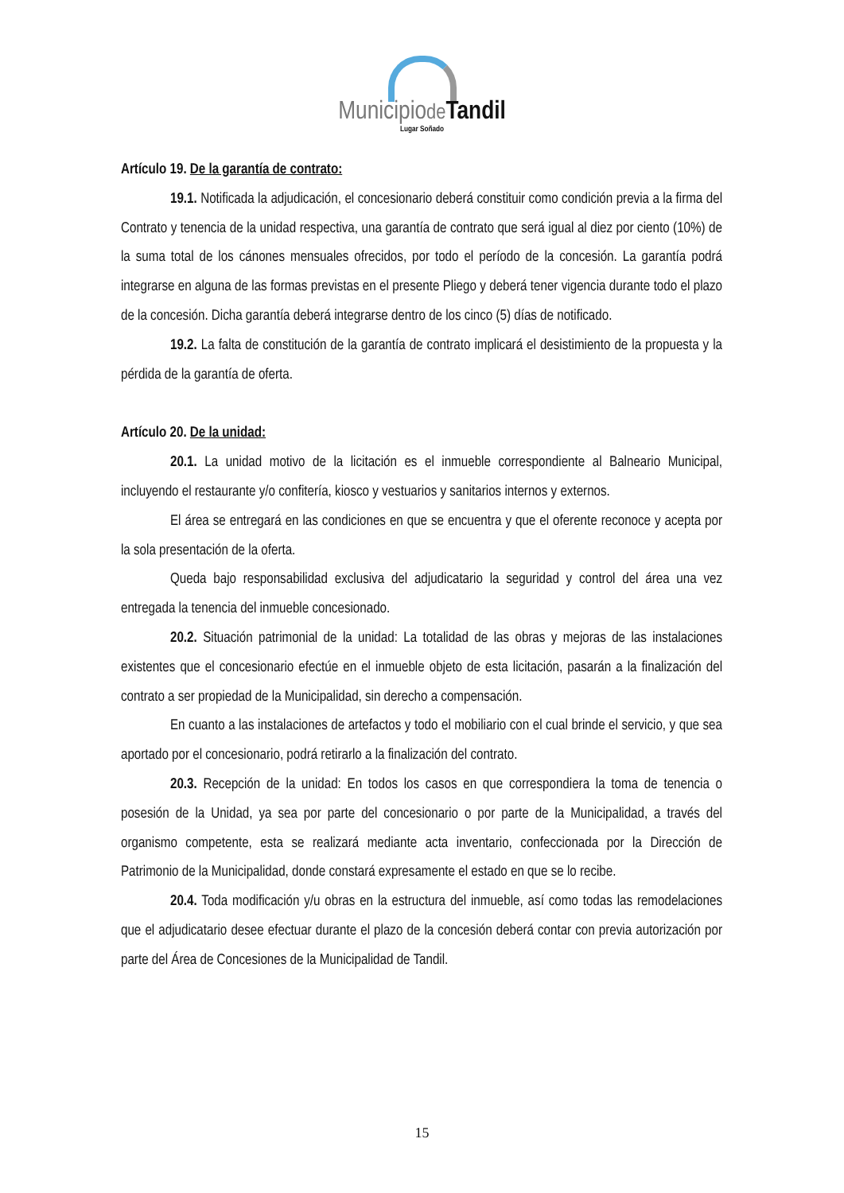Municipiode Tandil
Lugar Soñado
Artículo 19. De la garantía de contrato:
19.1. Notificada la adjudicación, el concesionario deberá constituir como condición previa a la firma del Contrato y tenencia de la unidad respectiva, una garantía de contrato que será igual al diez por ciento (10%) de la suma total de los cánones mensuales ofrecidos, por todo el período de la concesión. La garantía podrá integrarse en alguna de las formas previstas en el presente Pliego y deberá tener vigencia durante todo el plazo de la concesión. Dicha garantía deberá integrarse dentro de los cinco (5) días de notificado.
19.2. La falta de constitución de la garantía de contrato implicará el desistimiento de la propuesta y la pérdida de la garantía de oferta.
Artículo 20. De la unidad:
20.1. La unidad motivo de la licitación es el inmueble correspondiente al Balneario Municipal, incluyendo el restaurante y/o confitería, kiosco y vestuarios y sanitarios internos y externos.
El área se entregará en las condiciones en que se encuentra y que el oferente reconoce y acepta por la sola presentación de la oferta.
Queda bajo responsabilidad exclusiva del adjudicatario la seguridad y control del área una vez entregada la tenencia del inmueble concesionado.
20.2. Situación patrimonial de la unidad: La totalidad de las obras y mejoras de las instalaciones existentes que el concesionario efectúe en el inmueble objeto de esta licitación, pasarán a la finalización del contrato a ser propiedad de la Municipalidad, sin derecho a compensación.
En cuanto a las instalaciones de artefactos y todo el mobiliario con el cual brinde el servicio, y que sea aportado por el concesionario, podrá retirarlo a la finalización del contrato.
20.3. Recepción de la unidad: En todos los casos en que correspondiera la toma de tenencia o posesión de la Unidad, ya sea por parte del concesionario o por parte de la Municipalidad, a través del organismo competente, esta se realizará mediante acta inventario, confeccionada por la Dirección de Patrimonio de la Municipalidad, donde constará expresamente el estado en que se lo recibe.
20.4. Toda modificación y/u obras en la estructura del inmueble, así como todas las remodelaciones que el adjudicatario desee efectuar durante el plazo de la concesión deberá contar con previa autorización por parte del Área de Concesiones de la Municipalidad de Tandil.
15